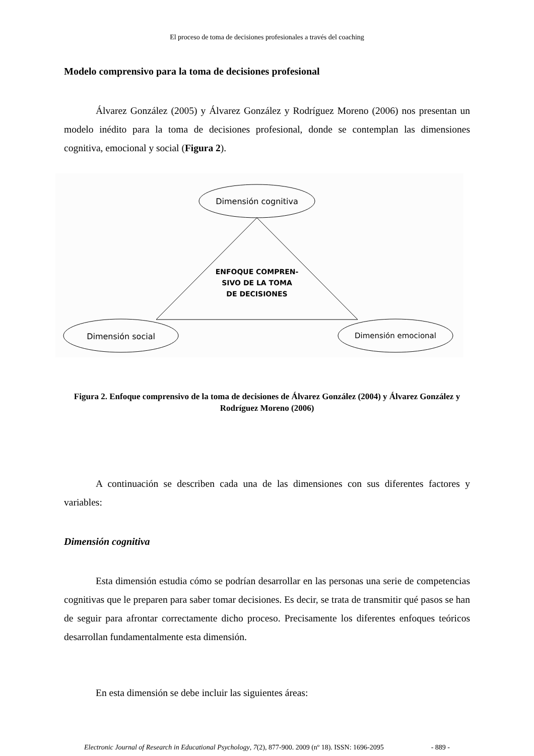El proceso de toma de decisiones profesionales a través del coaching
Modelo comprensivo para la toma de decisiones profesional
Álvarez González (2005) y Álvarez González y Rodríguez Moreno (2006) nos presentan un modelo inédito para la toma de decisiones profesional, donde se contemplan las dimensiones cognitiva, emocional y social (Figura 2).
Dimensión cognitiva
ENFOQUE COMPREN-
SIVO DE LA TOMA
DE DECISIONES
Dimensión social
Dimensión emocional
Figura 2. Enfoque comprensivo de la toma de decisiones de Álvarez González (2004) y Álvarez González y Rodríguez Moreno (2006)
A continuación se describen cada una de las dimensiones con sus diferentes factores y variables:
Dimensión cognitiva
Esta dimensión estudia cómo se podrían desarrollar en las personas una serie de competencias cognitivas que le preparen para saber tomar decisiones. Es decir, se trata de transmitir qué pasos se han de seguir para afrontar correctamente dicho proceso. Precisamente los diferentes enfoques teóricos desarrollan fundamentalmente esta dimensión.
En esta dimensión se debe incluir las siguientes áreas:
Electronic Journal of Research in Educational Psychology, 7(2), 877-900. 2009 (nº 18). ISSN: 1696-2095 - 889 -